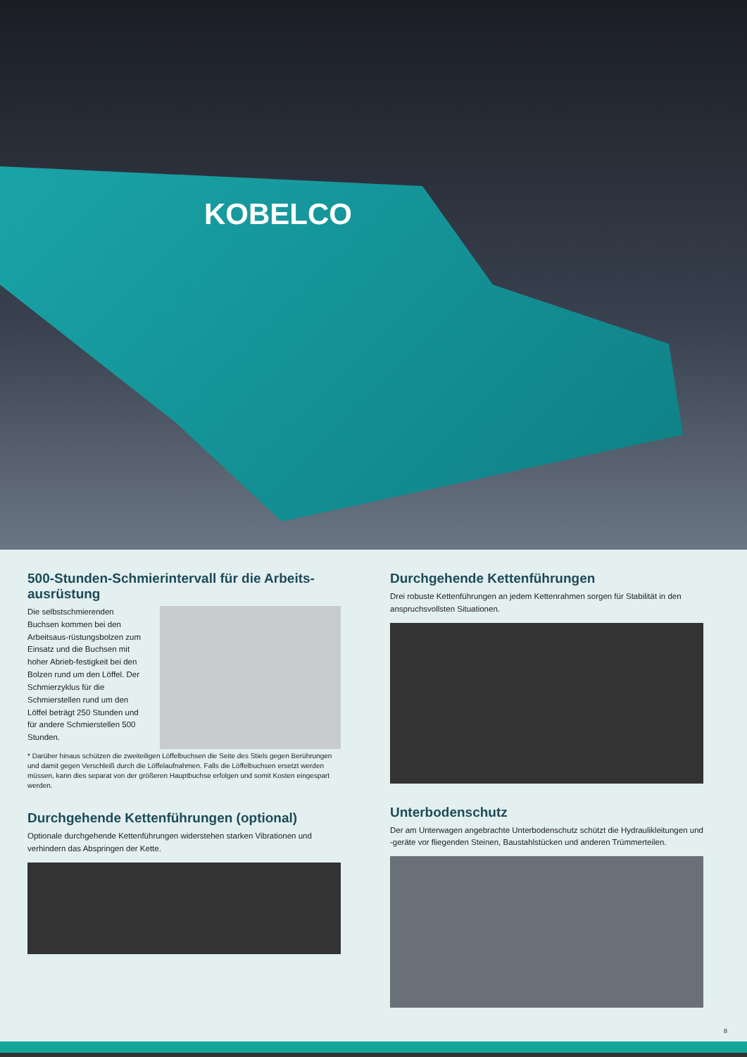KOBELCO
500-Stunden-Schmierintervall für die Arbeits-ausrüstung
Die selbstschmierenden Buchsen kommen bei den Arbeitsaus-rüstungsbolzen zum Einsatz und die Buchsen mit hoher Abrieb-festigkeit bei den Bolzen rund um den Löffel. Der Schmierzyklus für die Schmierstellen rund um den Löffel beträgt 250 Stunden und für andere Schmierstellen 500 Stunden.
* Darüber hinaus schützen die zweiteiligen Löffelbuchsen die Seite des Stiels gegen Berührungen und damit gegen Verschleiß durch die Löffelaufnahmen. Falls die Löffelbuchsen ersetzt werden müssen, kann dies separat von der größeren Hauptbuchse erfolgen und somit Kosten eingespart werden.
Durchgehende Kettenführungen (optional)
Optionale durchgehende Kettenführungen widerstehen starken Vibrationen und verhindern das Abspringen der Kette.
Durchgehende Kettenführungen
Drei robuste Kettenführungen an jedem Kettenrahmen sorgen für Stabilität in den anspruchsvollsten Situationen.
Unterbodenschutz
Der am Unterwagen angebrachte Unterbodenschutz schützt die Hydraulikleitungen und -geräte vor fliegenden Steinen, Baustahlstücken und anderen Trümmerteilen.
8